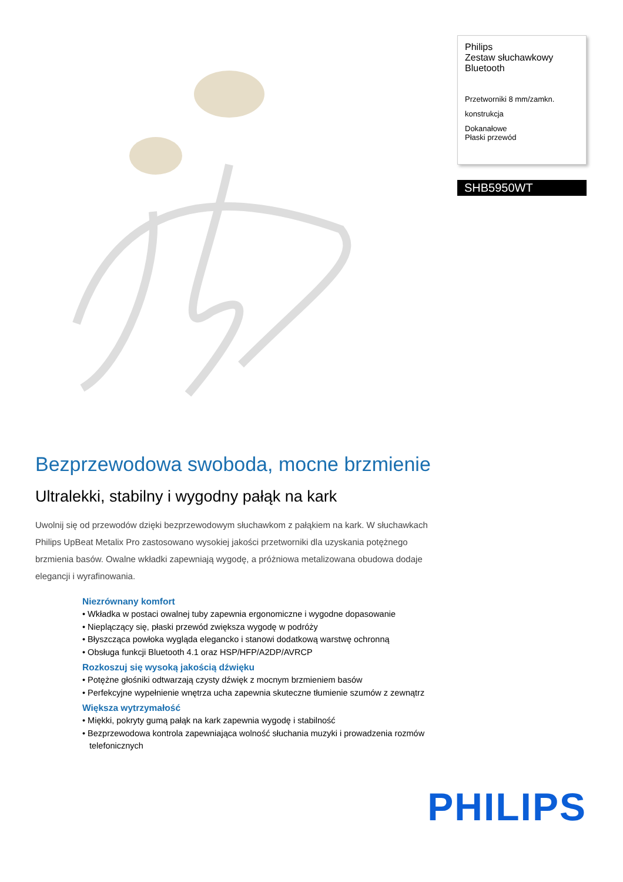Philips
Zestaw słuchawkowy
Bluetooth
Przetworniki 8 mm/zamkn.
konstrukcja
Dokanałowe
Płaski przewód
SHB5950WT
Bezprzewodowa swoboda, mocne brzmienie
Ultralekki, stabilny i wygodny pałąk na kark
Uwolnij się od przewodów dzięki bezprzewodowym słuchawkom z pałąkiem na kark. W słuchawkach Philips UpBeat Metalix Pro zastosowano wysokiej jakości przetworniki dla uzyskania potężnego brzmienia basów. Owalne wkładki zapewniają wygodę, a próżniowa metalizowana obudowa dodaje elegancji i wyrafinowania.
Niezrównany komfort
• Wkładka w postaci owalnej tuby zapewnia ergonomiczne i wygodne dopasowanie
• Nieplączący się, płaski przewód zwiększa wygodę w podróży
• Błyszcząca powłoka wygląda elegancko i stanowi dodatkową warstwę ochronną
• Obsługa funkcji Bluetooth 4.1 oraz HSP/HFP/A2DP/AVRCP
Rozkoszuj się wysoką jakością dźwięku
• Potężne głośniki odtwarzają czysty dźwięk z mocnym brzmieniem basów
• Perfekcyjne wypełnienie wnętrza ucha zapewnia skuteczne tłumienie szumów z zewnątrz
Większa wytrzymałość
• Miękki, pokryty gumą pałąk na kark zapewnia wygodę i stabilność
• Bezprzewodowa kontrola zapewniająca wolność słuchania muzyki i prowadzenia rozmów telefonicznych
PHILIPS